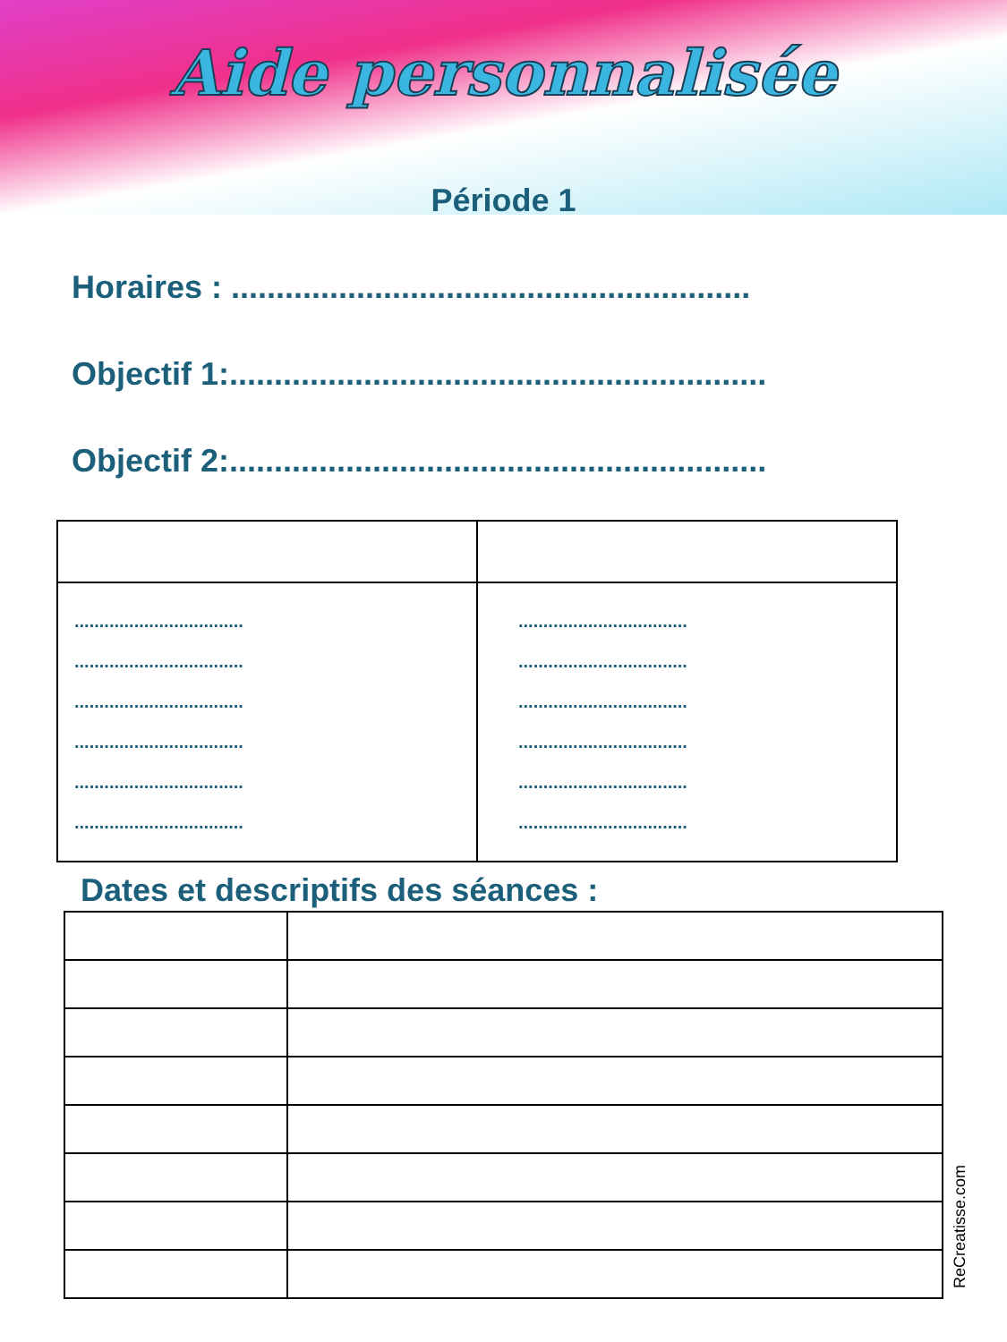Aide personnalisée
Période 1
Horaires : ..........................................................
Objectif 1:............................................................
Objectif 2:............................................................
| .................................. .................................. .................................. .................................. .................................. .................................. | .................................. .................................. .................................. .................................. .................................. .................................. |
Dates et descriptifs des séances :
ReCreatisse.com